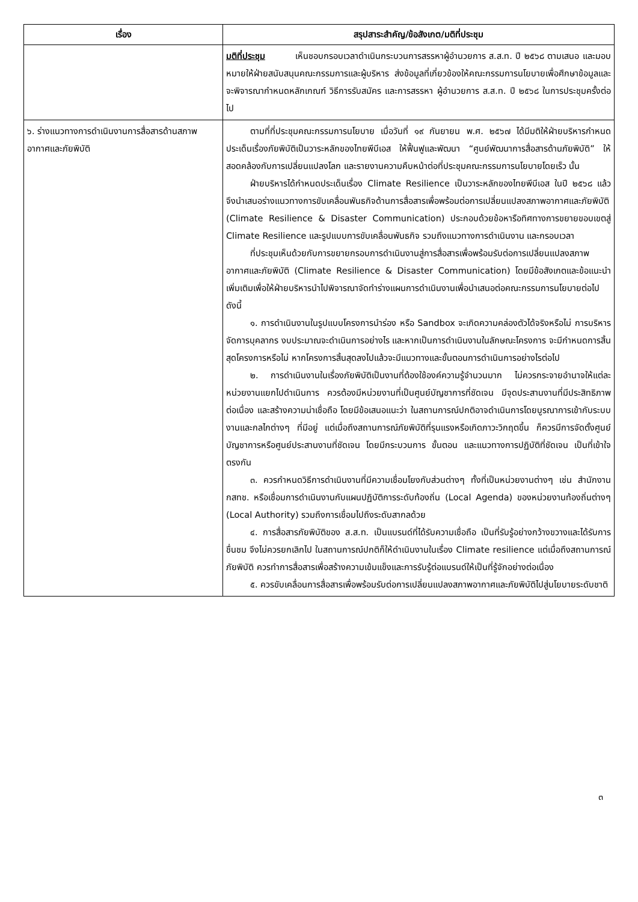| เรื่อง | สรุปสาระสำคัญ/ข้อสังเกต/มติที่ประชุม |
| --- | --- |
| | มติที่ประชุม เห็นชอบกรอบเวลาดำเนินกระบวนการสรรหาผู้อำนวยการ ส.ส.ท. ปี ๒๕๖๘ ตามเสนอ และมอบหมายให้ฝ่ายสนับสนุนคณะกรรมการและผู้บริหาร ส่งข้อมูลที่เกี่ยวข้องให้คณะกรรมการนโยบายเพื่อศึกษาข้อมูลและจะพิจารณากำหนดหลักเกณฑ์ วิธีการรับสมัคร และการสรรหา ผู้อำนวยการ ส.ส.ท. ปี ๒๕๖๘ ในการประชุมครั้งต่อไป |
| ๖. ร่างแนวทางการดำเนินงานการสื่อสารด้านสภาพอากาศและภัยพิบัติ | ตามที่ที่ประชุมคณะกรรมการนโยบาย เมื่อวันที่ ๑๙ กันยายน พ.ศ. ๒๕๖๗ ได้มีมติให้ฝ่ายบริหารกำหนดประเด็นเรื่องภัยพิบัติเป็นวาระหลักของไทยพีบีเอส ให้ฟื้นฟูและพัฒนา “ศูนย์พัฒนาการสื่อสารด้านภัยพิบัติ” ให้สอดคล้องกับการเปลี่ยนแปลงโลก และรายงานความคืบหน้าต่อที่ประชุมคณะกรรมการนโยบายโดยเร็ว นั้น ฝ่ายบริหารได้กำหนดประเด็นเรื่อง Climate Resilience เป็นวาระหลักของไทยพีบีเอส ในปี ๒๕๖๘ แล้ว จึงนำเสนอร่างแนวทางการขับเคลื่อนพันธกิจด้านการสื่อสารเพื่อพร้อมต่อการเปลี่ยนแปลงสภาพอากาศและภัยพิบัติ (Climate Resilience & Disaster Communication) ประกอบด้วยข้อหารือทิศทางการขยายขอบเขตสู่ Climate Resilience และรูปแบบการขับเคลื่อนพันธกิจ รวมถึงแนวทางการดำเนินงาน และกรอบเวลา ที่ประชุมเห็นด้วยกับการขยายกรอบการดำเนินงานสู่การสื่อสารเพื่อพร้อมรับต่อการเปลี่ยนแปลงสภาพอากาศและภัยพิบัติ (Climate Resilience & Disaster Communication) โดยมีข้อสังเกตและข้อแนะนำเพิ่มเติมเพื่อให้ฝ่ายบริหารนำไปพิจารณาจัดทำร่างแผนการดำเนินงานเพื่อนำเสนอต่อคณะกรรมการนโยบายต่อไป ดังนี้ ๑. การดำเนินงานในรูปแบบโครงการนำร่อง หรือ Sandbox จะเกิดความคล่องตัวได้จริงหรือไม่ การบริหารจัดการบุคลากร งบประมาณจะดำเนินการอย่างไร และหากเป็นการดำเนินงานในลักษณะโครงการ จะมีกำหนดการสิ้นสุดโครงการหรือไม่ หากโครงการสิ้นสุดลงไปแล้วจะมีแนวทางและขั้นตอนการดำเนินการอย่างไรต่อไป ๒. การดำเนินงานในเรื่องภัยพิบัติเป็นงานที่ต้องใช้องค์ความรู้จำนวนมาก ไม่ควรกระจายอำนาจให้แต่ละหน่วยงานแยกไปดำเนินการ ควรต้องมีหน่วยงานที่เป็นศูนย์บัญชาการที่ชัดเจน มีจุดประสานงานที่มีประสิทธิภาพ ต่อเนื่อง และสร้างความน่าเชื่อถือ โดยมีข้อเสนอแนะว่า ในสถานการณ์ปกติอาจดำเนินการโดยบูรณาการเข้ากับระบบงานและกลไกต่างๆ ที่มีอยู่ แต่เมื่อถึงสถานการณ์ภัยพิบัติที่รุนแรงหรือเกิดภาวะวิกฤตขึ้น ก็ควรมีการจัดตั้งศูนย์บัญชาการหรือศูนย์ประสานงานที่ชัดเจน โดยมีกระบวนการ ขั้นตอน และแนวทางการปฏิบัติที่ชัดเจน เป็นที่เข้าใจตรงกัน ๓. ควรกำหนดวิธีการดำเนินงานที่มีความเชื่อมโยงกับส่วนต่างๆ ทั้งที่เป็นหน่วยงานต่างๆ เช่น สำนักงาน กสทช. หรือเชื่อมการดำเนินงานกับแผนปฏิบัติการระดับท้องถิ่น (Local Agenda) ของหน่วยงานท้องถิ่นต่างๆ (Local Authority) รวมถึงการเชื่อมไปถึงระดับสากลด้วย ๔. การสื่อสารภัยพิบัติของ ส.ส.ท. เป็นแบรนด์ที่ได้รับความเชื่อถือ เป็นที่รับรู้อย่างกว้างขวางและได้รับการชื่นชม จึงไม่ควรยกเลิกไป ในสถานการณ์ปกติก็ให้ดำเนินงานในเรื่อง Climate resilience แต่เมื่อถึงสถานการณ์ภัยพิบัติ ควรทำการสื่อสารเพื่อสร้างความเข้มแข็งและการรับรู้ต่อแบรนด์ให้เป็นที่รู้จักอย่างต่อเนื่อง ๕. ควรขับเคลื่อนการสื่อสารเพื่อพร้อมรับต่อการเปลี่ยนแปลงสภาพอากาศและภัยพิบัติไปสู่นโยบายระดับชาติ |
๓